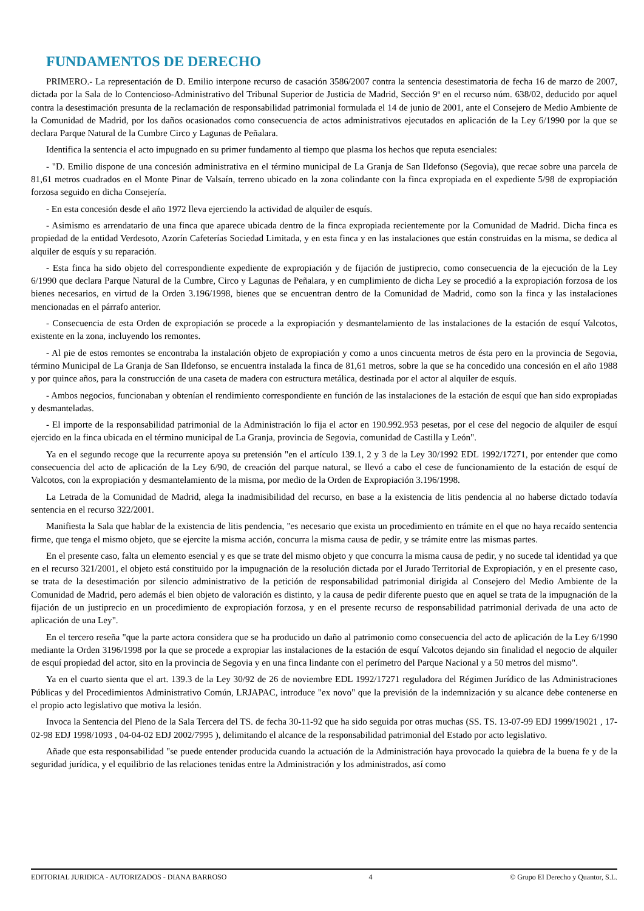FUNDAMENTOS DE DERECHO
PRIMERO.- La representación de D. Emilio interpone recurso de casación 3586/2007 contra la sentencia desestimatoria de fecha 16 de marzo de 2007, dictada por la Sala de lo Contencioso-Administrativo del Tribunal Superior de Justicia de Madrid, Sección 9ª en el recurso núm. 638/02, deducido por aquel contra la desestimación presunta de la reclamación de responsabilidad patrimonial formulada el 14 de junio de 2001, ante el Consejero de Medio Ambiente de la Comunidad de Madrid, por los daños ocasionados como consecuencia de actos administrativos ejecutados en aplicación de la Ley 6/1990 por la que se declara Parque Natural de la Cumbre Circo y Lagunas de Peñalara.
Identifica la sentencia el acto impugnado en su primer fundamento al tiempo que plasma los hechos que reputa esenciales:
- "D. Emilio dispone de una concesión administrativa en el término municipal de La Granja de San Ildefonso (Segovia), que recae sobre una parcela de 81,61 metros cuadrados en el Monte Pinar de Valsaín, terreno ubicado en la zona colindante con la finca expropiada en el expediente 5/98 de expropiación forzosa seguido en dicha Consejería.
- En esta concesión desde el año 1972 lleva ejerciendo la actividad de alquiler de esquís.
- Asimismo es arrendatario de una finca que aparece ubicada dentro de la finca expropiada recientemente por la Comunidad de Madrid. Dicha finca es propiedad de la entidad Verdesoto, Azorín Cafeterías Sociedad Limitada, y en esta finca y en las instalaciones que están construidas en la misma, se dedica al alquiler de esquís y su reparación.
- Esta finca ha sido objeto del correspondiente expediente de expropiación y de fijación de justiprecio, como consecuencia de la ejecución de la Ley 6/1990 que declara Parque Natural de la Cumbre, Circo y Lagunas de Peñalara, y en cumplimiento de dicha Ley se procedió a la expropiación forzosa de los bienes necesarios, en virtud de la Orden 3.196/1998, bienes que se encuentran dentro de la Comunidad de Madrid, como son la finca y las instalaciones mencionadas en el párrafo anterior.
- Consecuencia de esta Orden de expropiación se procede a la expropiación y desmantelamiento de las instalaciones de la estación de esquí Valcotos, existente en la zona, incluyendo los remontes.
- Al pie de estos remontes se encontraba la instalación objeto de expropiación y como a unos cincuenta metros de ésta pero en la provincia de Segovia, término Municipal de La Granja de San Ildefonso, se encuentra instalada la finca de 81,61 metros, sobre la que se ha concedido una concesión en el año 1988 y por quince años, para la construcción de una caseta de madera con estructura metálica, destinada por el actor al alquiler de esquís.
- Ambos negocios, funcionaban y obtenían el rendimiento correspondiente en función de las instalaciones de la estación de esquí que han sido expropiadas y desmanteladas.
- El importe de la responsabilidad patrimonial de la Administración lo fija el actor en 190.992.953 pesetas, por el cese del negocio de alquiler de esquí ejercido en la finca ubicada en el término municipal de La Granja, provincia de Segovia, comunidad de Castilla y León".
Ya en el segundo recoge que la recurrente apoya su pretensión "en el artículo 139.1, 2 y 3 de la Ley 30/1992 EDL 1992/17271, por entender que como consecuencia del acto de aplicación de la Ley 6/90, de creación del parque natural, se llevó a cabo el cese de funcionamiento de la estación de esquí de Valcotos, con la expropiación y desmantelamiento de la misma, por medio de la Orden de Expropiación 3.196/1998.
La Letrada de la Comunidad de Madrid, alega la inadmisibilidad del recurso, en base a la existencia de litis pendencia al no haberse dictado todavía sentencia en el recurso 322/2001.
Manifiesta la Sala que hablar de la existencia de litis pendencia, "es necesario que exista un procedimiento en trámite en el que no haya recaído sentencia firme, que tenga el mismo objeto, que se ejercite la misma acción, concurra la misma causa de pedir, y se trámite entre las mismas partes.
En el presente caso, falta un elemento esencial y es que se trate del mismo objeto y que concurra la misma causa de pedir, y no sucede tal identidad ya que en el recurso 321/2001, el objeto está constituido por la impugnación de la resolución dictada por el Jurado Territorial de Expropiación, y en el presente caso, se trata de la desestimación por silencio administrativo de la petición de responsabilidad patrimonial dirigida al Consejero del Medio Ambiente de la Comunidad de Madrid, pero además el bien objeto de valoración es distinto, y la causa de pedir diferente puesto que en aquel se trata de la impugnación de la fijación de un justiprecio en un procedimiento de expropiación forzosa, y en el presente recurso de responsabilidad patrimonial derivada de una acto de aplicación de una Ley".
En el tercero reseña "que la parte actora considera que se ha producido un daño al patrimonio como consecuencia del acto de aplicación de la Ley 6/1990 mediante la Orden 3196/1998 por la que se procede a expropiar las instalaciones de la estación de esquí Valcotos dejando sin finalidad el negocio de alquiler de esquí propiedad del actor, sito en la provincia de Segovia y en una finca lindante con el perímetro del Parque Nacional y a 50 metros del mismo".
Ya en el cuarto sienta que el art. 139.3 de la Ley 30/92 de 26 de noviembre EDL 1992/17271 reguladora del Régimen Jurídico de las Administraciones Públicas y del Procedimientos Administrativo Común, LRJAPAC, introduce "ex novo" que la previsión de la indemnización y su alcance debe contenerse en el propio acto legislativo que motiva la lesión.
Invoca la Sentencia del Pleno de la Sala Tercera del TS. de fecha 30-11-92 que ha sido seguida por otras muchas (SS. TS. 13-07-99 EDJ 1999/19021 , 17-02-98 EDJ 1998/1093 , 04-04-02 EDJ 2002/7995 ), delimitando el alcance de la responsabilidad patrimonial del Estado por acto legislativo.
Añade que esta responsabilidad "se puede entender producida cuando la actuación de la Administración haya provocado la quiebra de la buena fe y de la seguridad jurídica, y el equilibrio de las relaciones tenidas entre la Administración y los administrados, así como
EDITORIAL JURIDICA - AUTORIZADOS - DIANA BARROSO
4 © Grupo El Derecho y Quantor, S.L.